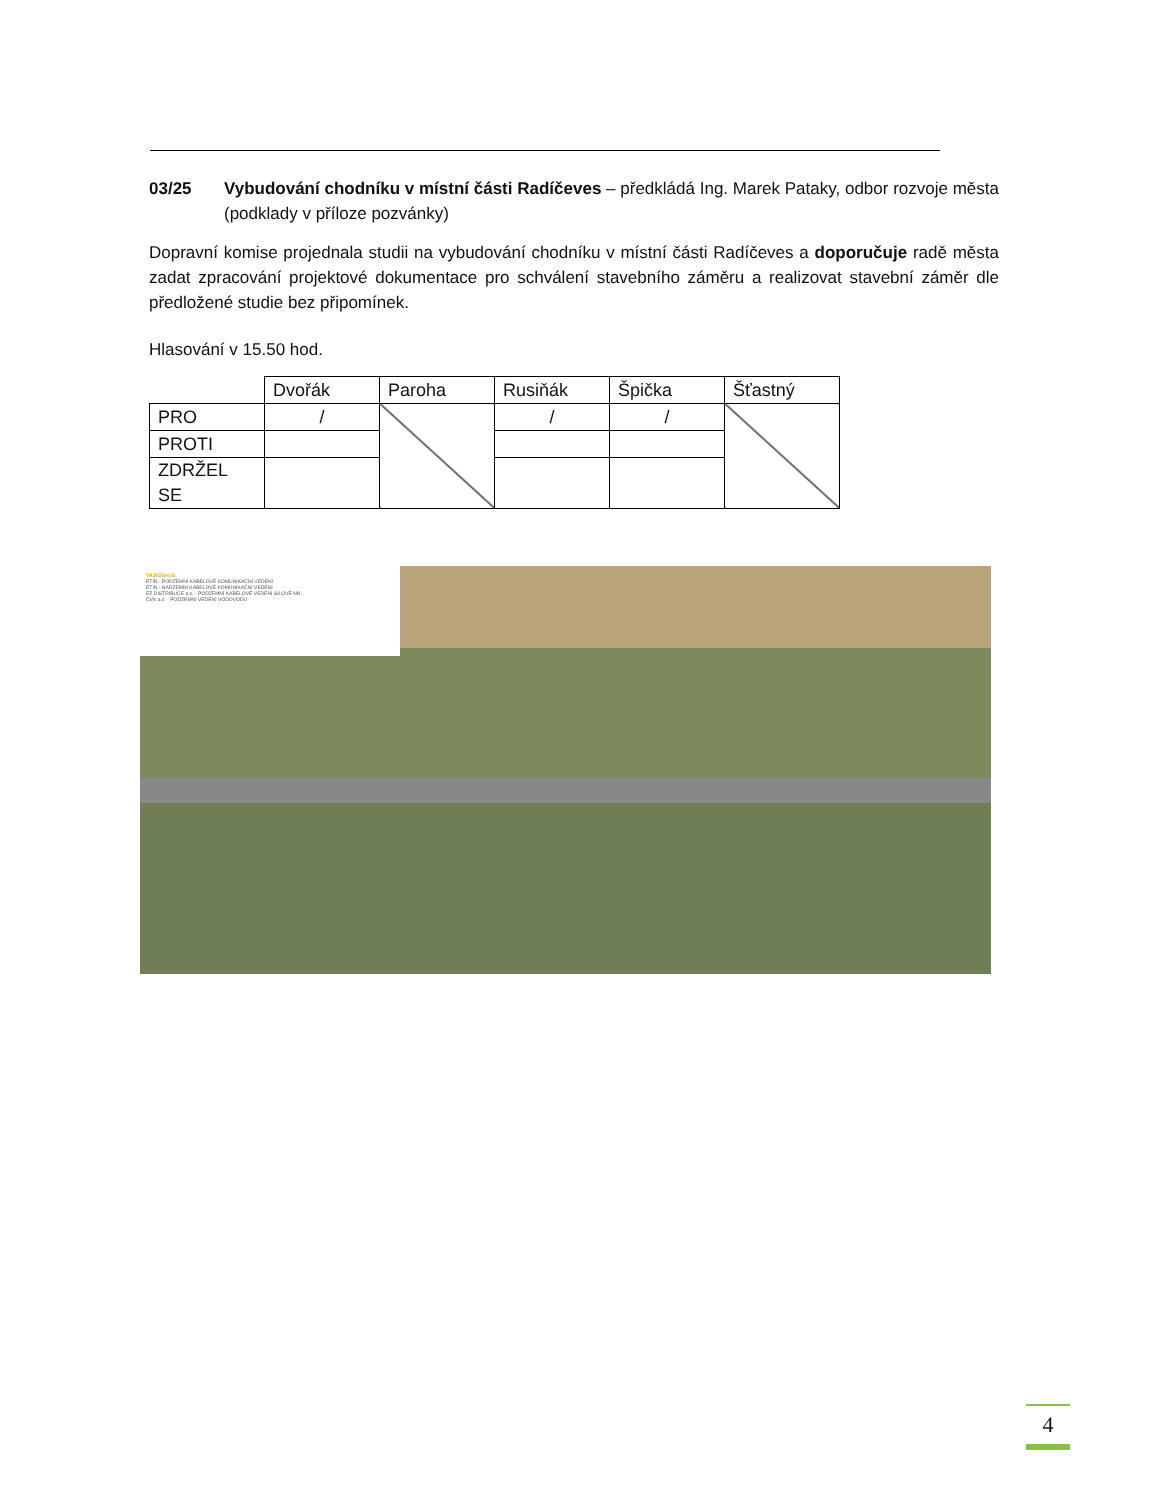03/25 Vybudování chodníku v místní části Radíčeves – předkládá Ing. Marek Pataky, odbor rozvoje města (podklady v příloze pozvánky)
Dopravní komise projednala studii na vybudování chodníku v místní části Radíčeves a doporučuje radě města zadat zpracování projektové dokumentace pro schválení stavebního záměru a realizovat stavební záměr dle předložené studie bez připomínek.
Hlasování v 15.50 hod.
| | Dvořák | Paroha | Rusiňák | Špička | Šťastný |
| PRO | / | | / | / | |
| PROTI | | | | | |
| ZDRŽEL SE | | | | | |
VAJÍCÍCH IS:
ETIN - PODZEMNÍ KABELOVÉ KOMUNIKAČNÍ VEDENÍ
ETIN - NADZEMNÍ KABELOVÉ KOMUNIKAČNÍ VEDENÍ
EZ DISTRIBUCE a.s. - PODZEMNÍ KABELOVÉ VEDENÍ SILOVÉ NN
ČVK a.s. - PODZEMNÍ VEDENÍ VODOVODU
4